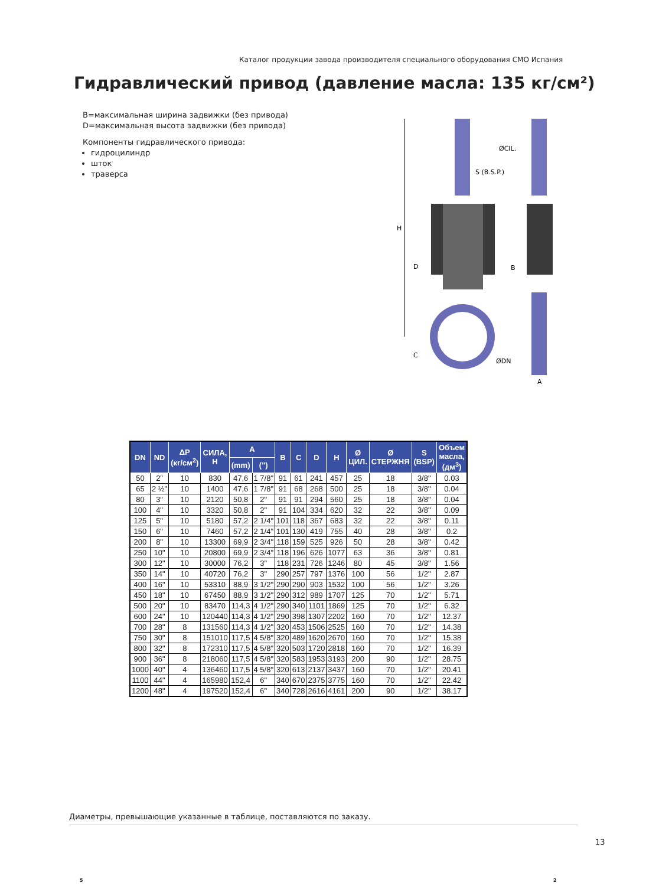Каталог продукции завода производителя специального оборудования CMO Испания
Гидравлический привод (давление масла: 135 кг/см²)
B=максимальная ширина задвижки (без привода)
D=максимальная высота задвижки (без привода)
Компоненты гидравлического привода:
гидроцилиндр
шток
траверса
H
D
C
ØCIL.
S (B.S.P.)
B
ØDN
A
| DN | ND | ΔP (кг/см<sup>2</sup>) | СИЛА, Н | A | | B | C | D | H | Ø ЦИЛ. | Ø СТЕРЖНЯ | S (BSP) | Объем масла, (дм<sup>3</sup>) |
| --- | --- | --- | --- | --- | --- | --- | --- | --- | --- | --- | --- | --- | --- |
| | | | | (mm) | (") | | | | | | | | |
| 50 | 2" | 10 | 830 | 47,6 | 1 7/8" | 91 | 61 | 241 | 457 | 25 | 18 | 3/8" | 0.03 |
| 65 | 2 ½" | 10 | 1400 | 47,6 | 1 7/8" | 91 | 68 | 268 | 500 | 25 | 18 | 3/8" | 0.04 |
| 80 | 3" | 10 | 2120 | 50,8 | 2" | 91 | 91 | 294 | 560 | 25 | 18 | 3/8" | 0.04 |
| 100 | 4" | 10 | 3320 | 50,8 | 2" | 91 | 104 | 334 | 620 | 32 | 22 | 3/8" | 0.09 |
| 125 | 5" | 10 | 5180 | 57,2 | 2 1/4" | 101 | 118 | 367 | 683 | 32 | 22 | 3/8" | 0.11 |
| 150 | 6" | 10 | 7460 | 57,2 | 2 1/4" | 101 | 130 | 419 | 755 | 40 | 28 | 3/8" | 0.2 |
| 200 | 8" | 10 | 13300 | 69,9 | 2 3/4" | 118 | 159 | 525 | 926 | 50 | 28 | 3/8" | 0.42 |
| 250 | 10" | 10 | 20800 | 69,9 | 2 3/4" | 118 | 196 | 626 | 1077 | 63 | 36 | 3/8" | 0.81 |
| 300 | 12" | 10 | 30000 | 76,2 | 3" | 118 | 231 | 726 | 1246 | 80 | 45 | 3/8" | 1.56 |
| 350 | 14" | 10 | 40720 | 76,2 | 3" | 290 | 257 | 797 | 1376 | 100 | 56 | 1/2" | 2.87 |
| 400 | 16" | 10 | 53310 | 88,9 | 3 1/2" | 290 | 290 | 903 | 1532 | 100 | 56 | 1/2" | 3.26 |
| 450 | 18" | 10 | 67450 | 88,9 | 3 1/2" | 290 | 312 | 989 | 1707 | 125 | 70 | 1/2" | 5.71 |
| 500 | 20" | 10 | 83470 | 114,3 | 4 1/2" | 290 | 340 | 1101 | 1869 | 125 | 70 | 1/2" | 6.32 |
| 600 | 24" | 10 | 120440 | 114,3 | 4 1/2" | 290 | 398 | 1307 | 2202 | 160 | 70 | 1/2" | 12.37 |
| 700 | 28" | 8 | 131560 | 114,3 | 4 1/2" | 320 | 453 | 1506 | 2525 | 160 | 70 | 1/2" | 14.38 |
| 750 | 30" | 8 | 151010 | 117,5 | 4 5/8" | 320 | 489 | 1620 | 2670 | 160 | 70 | 1/2" | 15.38 |
| 800 | 32" | 8 | 172310 | 117,5 | 4 5/8" | 320 | 503 | 1720 | 2818 | 160 | 70 | 1/2" | 16.39 |
| 900 | 36" | 8 | 218060 | 117,5 | 4 5/8" | 320 | 583 | 1953 | 3193 | 200 | 90 | 1/2" | 28.75 |
| 1000 | 40" | 4 | 136460 | 117,5 | 4 5/8" | 320 | 613 | 2137 | 3437 | 160 | 70 | 1/2" | 20.41 |
| 1100 | 44" | 4 | 165980 | 152,4 | 6" | 340 | 670 | 2375 | 3775 | 160 | 70 | 1/2" | 22.42 |
| 1200 | 48" | 4 | 197520 | 152,4 | 6" | 340 | 728 | 2616 | 4161 | 200 | 90 | 1/2" | 38.17 |
Диаметры, превышающие указанные в таблице, поставляются по заказу.
13
5 2